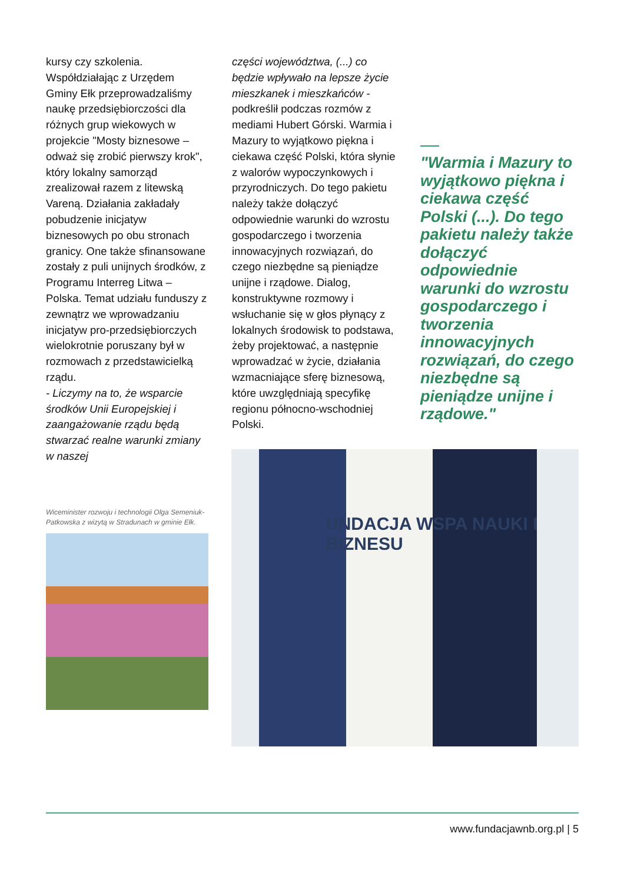kursy czy szkolenia. Współdziałając z Urzędem Gminy Ełk przeprowadzaliśmy naukę przedsiębiorczości dla różnych grup wiekowych w projekcie "Mosty biznesowe – odważ się zrobić pierwszy krok", który lokalny samorząd zrealizował razem z litewską Vareną. Działania zakładały pobudzenie inicjatyw biznesowych po obu stronach granicy. One także sfinansowane zostały z puli unijnych środków, z Programu Interreg Litwa – Polska. Temat udziału funduszy z zewnątrz we wprowadzaniu inicjatyw pro-przedsiębiorczych wielokrotnie poruszany był w rozmowach z przedstawicielką rządu.
- Liczymy na to, że wsparcie środków Unii Europejskiej i zaangażowanie rządu będą stwarzać realne warunki zmiany w naszej
części województwa, (...) co będzie wpływało na lepsze życie mieszkanek i mieszkańców - podkreślił podczas rozmów z mediami Hubert Górski. Warmia i Mazury to wyjątkowo piękna i ciekawa część Polski, która słynie z walorów wypoczynkowych i przyrodniczych. Do tego pakietu należy także dołączyć odpowiednie warunki do wzrostu gospodarczego i tworzenia innowacyjnych rozwiązań, do czego niezbędne są pieniądze unijne i rządowe. Dialog, konstruktywne rozmowy i wsłuchanie się w głos płynący z lokalnych środowisk to podstawa, żeby projektować, a następnie wprowadzać w życie, działania wzmacniające sferę biznesową, które uwzględniają specyfikę regionu północno-wschodniej Polski.
"Warmia i Mazury to wyjątkowo piękna i ciekawa część Polski (...). Do tego pakietu należy także dołączyć odpowiednie warunki do wzrostu gospodarczego i tworzenia innowacyjnych rozwiązań, do czego niezbędne są pieniądze unijne i rządowe."
Wiceminister rozwoju i technologii Olga Semeniuk-Patkowska z wizytą w Stradunach w gminie Ełk.
UNDACJA WSPA NAUKI I BIZNESU
www.fundacjawnb.org.pl | 5